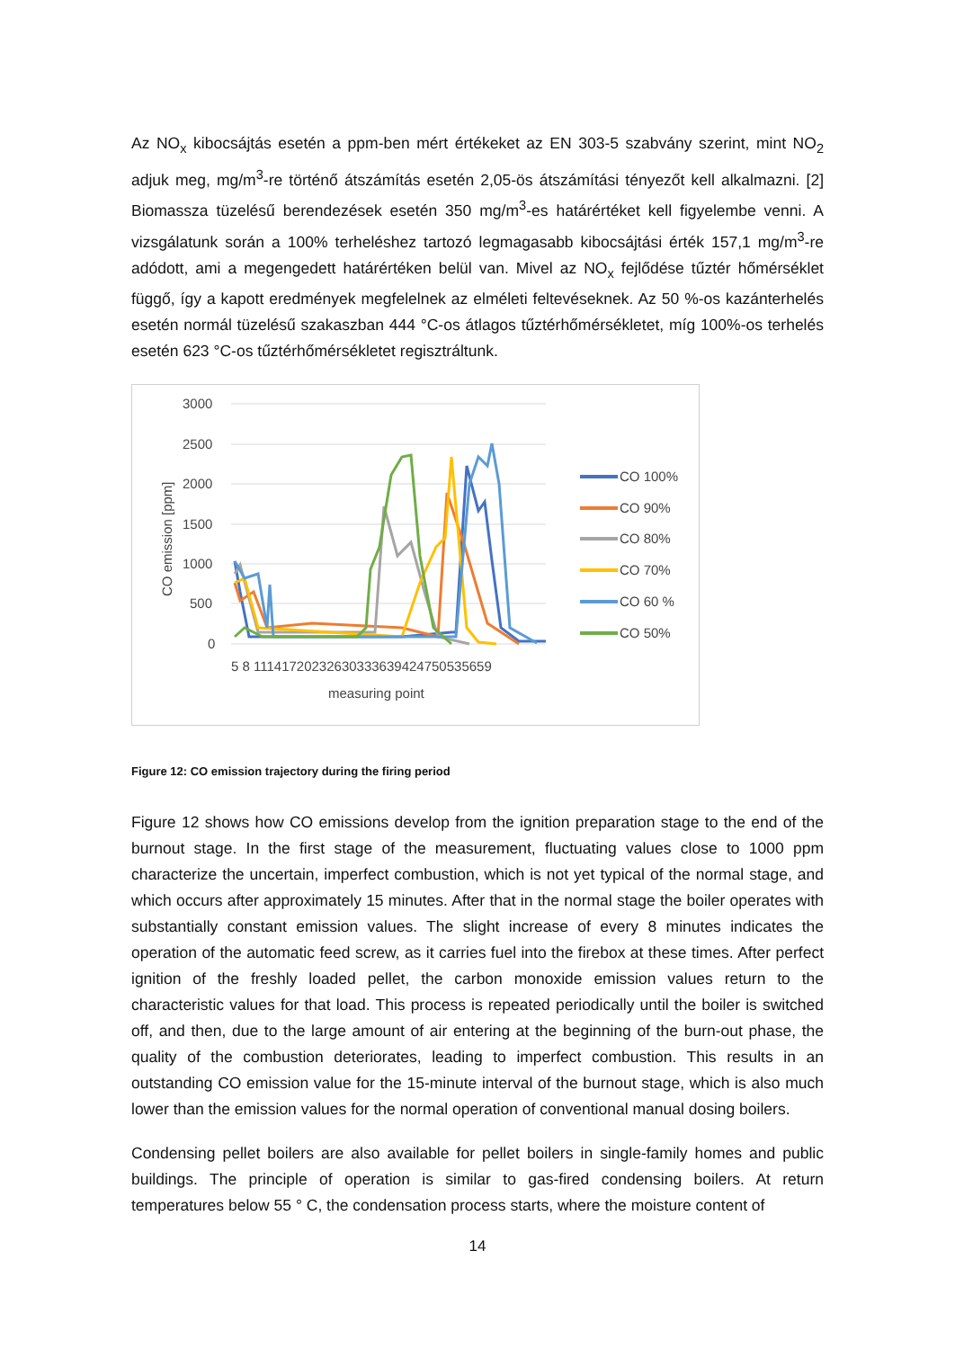Az NO<sub>x</sub> kibocsájtás esetén a ppm-ben mért értékeket az EN 303-5 szabvány szerint, mint NO<sub>2</sub> adjuk meg, mg/m<sup>3</sup>-re történő átszámítás esetén 2,05-ös átszámítási tényezőt kell alkalmazni. [2] Biomassza tüzelésű berendezések esetén 350 mg/m<sup>3</sup>-es határértéket kell figyelembe venni. A vizsgálatunk során a 100% terheléshez tartozó legmagasabb kibocsájtási érték 157,1 mg/m<sup>3</sup>-re adódott, ami a megengedett határértéken belül van. Mivel az NO<sub>x</sub> fejlődése tűztér hőmérséklet függő, így a kapott eredmények megfelelnek az elméleti feltevéseknek. Az 50 %-os kazánterhelés esetén normál tüzelésű szakaszban 444 °C-os átlagos tűztérhőmérsékletet, míg 100%-os terhelés esetén 623 °C-os tűztérhőmérsékletet regisztráltunk.
3000
2500
2000
1500
1000
500
0
CO emission [ppm]
5 8 1114172023263033363942475053565​9
measuring point
CO 100%
CO 90%
CO 80%
CO 70%
CO 60 %
CO 50%
Figure 12: CO emission trajectory during the firing period
Figure 12 shows how CO emissions develop from the ignition preparation stage to the end of the burnout stage. In the first stage of the measurement, fluctuating values close to 1000 ppm characterize the uncertain, imperfect combustion, which is not yet typical of the normal stage, and which occurs after approximately 15 minutes. After that in the normal stage the boiler operates with substantially constant emission values. The slight increase of every 8 minutes indicates the operation of the automatic feed screw, as it carries fuel into the firebox at these times. After perfect ignition of the freshly loaded pellet, the carbon monoxide emission values return to the characteristic values for that load. This process is repeated periodically until the boiler is switched off, and then, due to the large amount of air entering at the beginning of the burn-out phase, the quality of the combustion deteriorates, leading to imperfect combustion. This results in an outstanding CO emission value for the 15-minute interval of the burnout stage, which is also much lower than the emission values for the normal operation of conventional manual dosing boilers.
Condensing pellet boilers are also available for pellet boilers in single-family homes and public buildings. The principle of operation is similar to gas-fired condensing boilers. At return temperatures below 55 ° C, the condensation process starts, where the moisture content of
14